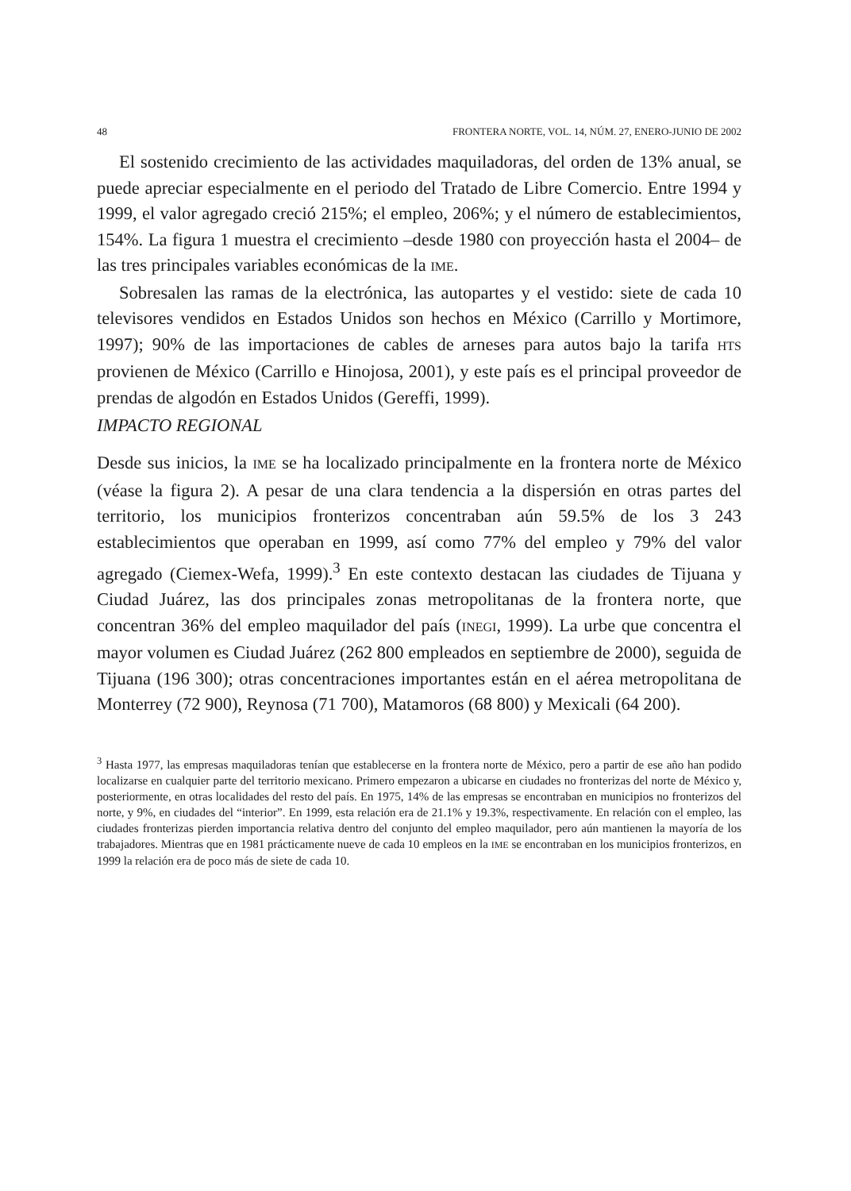48 FRONTERA NORTE, VOL. 14, NÚM. 27, ENERO-JUNIO DE 2002
El sostenido crecimiento de las actividades maquiladoras, del orden de 13% anual, se puede apreciar especialmente en el periodo del Tratado de Libre Comercio. Entre 1994 y 1999, el valor agregado creció 215%; el empleo, 206%; y el número de establecimientos, 154%. La figura 1 muestra el crecimiento –desde 1980 con proyección hasta el 2004– de las tres principales variables económicas de la IME.
Sobresalen las ramas de la electrónica, las autopartes y el vestido: siete de cada 10 televisores vendidos en Estados Unidos son hechos en México (Carrillo y Mortimore, 1997); 90% de las importaciones de cables de arneses para autos bajo la tarifa HTS provienen de México (Carrillo e Hinojosa, 2001), y este país es el principal proveedor de prendas de algodón en Estados Unidos (Gereffi, 1999).
IMPACTO REGIONAL
Desde sus inicios, la IME se ha localizado principalmente en la frontera norte de México (véase la figura 2). A pesar de una clara tendencia a la dispersión en otras partes del territorio, los municipios fronterizos concentraban aún 59.5% de los 3 243 establecimientos que operaban en 1999, así como 77% del empleo y 79% del valor agregado (Ciemex-Wefa, 1999).<sup>3</sup> En este contexto destacan las ciudades de Tijuana y Ciudad Juárez, las dos principales zonas metropolitanas de la frontera norte, que concentran 36% del empleo maquilador del país (INEGI, 1999). La urbe que concentra el mayor volumen es Ciudad Juárez (262 800 empleados en septiembre de 2000), seguida de Tijuana (196 300); otras concentraciones importantes están en el aérea metropolitana de Monterrey (72 900), Reynosa (71 700), Matamoros (68 800) y Mexicali (64 200).
<sup>3</sup> Hasta 1977, las empresas maquiladoras tenían que establecerse en la frontera norte de México, pero a partir de ese año han podido localizarse en cualquier parte del territorio mexicano. Primero empezaron a ubicarse en ciudades no fronterizas del norte de México y, posteriormente, en otras localidades del resto del país. En 1975, 14% de las empresas se encontraban en municipios no fronterizos del norte, y 9%, en ciudades del “interior”. En 1999, esta relación era de 21.1% y 19.3%, respectivamente. En relación con el empleo, las ciudades fronterizas pierden importancia relativa dentro del conjunto del empleo maquilador, pero aún mantienen la mayoría de los trabajadores. Mientras que en 1981 prácticamente nueve de cada 10 empleos en la IME se encontraban en los municipios fronterizos, en 1999 la relación era de poco más de siete de cada 10.